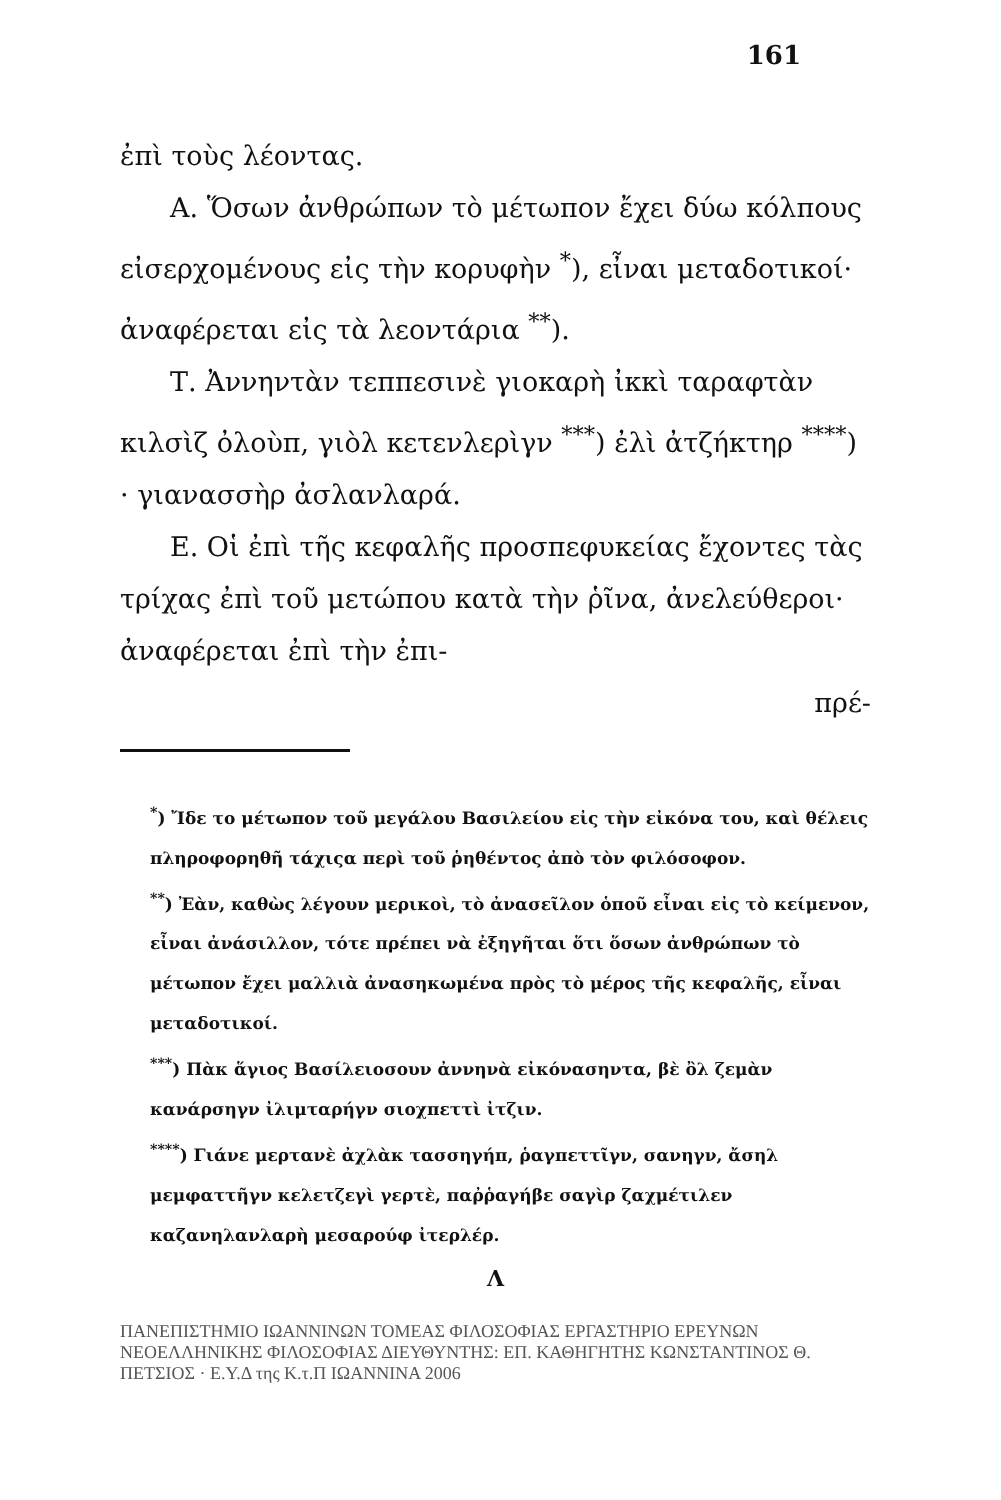161
ἐπὶ τοὺς λέοντας.
Α. Ὅσων ἀνθρώπων τὸ μέτωπον ἔχει δύω κόλπους εἰσερχομένους εἰς τὴν κορυφὴν <sup>*</sup>), εἶναι μεταδοτικοί· ἀναφέρεται εἰς τὰ λεοντάρια <sup>**</sup>).
Τ. Ἀννηντὰν τεππεσινὲ γιοκαρὴ ἰκκὶ ταραφτὰν κιλσὶζ ὀλοὺπ, γιὸλ κετενλερὶγν <sup>***</sup>) ἐλὶ ἀτζήκτηρ <sup>****</sup>) · γιανασσὴρ ἀσλανλαρά.
Ε. Οἱ ἐπὶ τῆς κεφαλῆς προσπεφυκείας ἔχοντες τὰς τρίχας ἐπὶ τοῦ μετώπου κατὰ τὴν ῥῖνα, ἀνελεύθεροι· ἀναφέρεται ἐπὶ τὴν ἐπι-
πρέ-
<sup>*</sup>) Ἴδε το μέτωπον τοῦ μεγάλου Βασιλείου εἰς τὴν εἰκόνα του, καὶ θέλεις πληροφορηθῆ τάχιςα περὶ τοῦ ῥηθέντος ἀπὸ τὸν φιλόσοφον.
<sup>**</sup>) Ἐὰν, καθὼς λέγουν μερικοὶ, τὸ ἀνασεῖλον ὁποῦ εἶναι εἰς τὸ κείμενον, εἶναι ἀνάσιλλον, τότε πρέπει νὰ ἐξηγῆται ὅτι ὅσων ἀνθρώπων τὸ μέτωπον ἔχει μαλλιὰ ἀνασηκωμένα πρὸς τὸ μέρος τῆς κεφαλῆς, εἶναι μεταδοτικοί.
<sup>***</sup>) Πὰκ ἅγιος Βασίλειοσουν ἀννηνὰ εἰκόνασηντα, βὲ ὂλ ζεμὰν κανάρσηγν ἰλιμταρήγν σιοχπεττὶ ἰτζιν.
<sup>****</sup>) Γιάνε μερτανὲ ἀχλὰκ τασσηγήπ, ῥαγπεττῖγν, σανηγν, ἄσηλ μεμφαττῆγν κελετζεγὶ γερτὲ, παῤῥαγήβε σαγὶρ ζαχμέτιλεν καζανηλανλαρὴ μεσαρούφ ἰτερλέρ.
Λ
ΠΑΝΕΠΙΣΤΗΜΙΟ ΙΩΑΝΝΙΝΩΝ ΤΟΜΕΑΣ ΦΙΛΟΣΟΦΙΑΣ ΕΡΓΑΣΤΗΡΙΟ ΕΡΕΥΝΩΝ ΝΕΟΕΛΛΗΝΙΚΗΣ ΦΙΛΟΣΟΦΙΑΣ ΔΙΕΥΘΥΝΤΗΣ: ΕΠ. ΚΑΘΗΓΗΤΗΣ ΚΩΝΣΤΑΝΤΙΝΟΣ Θ. ΠΕΤΣΙΟΣ · Ε.Υ.Δ της Κ.τ.Π ΙΩΑΝΝΙΝΑ 2006